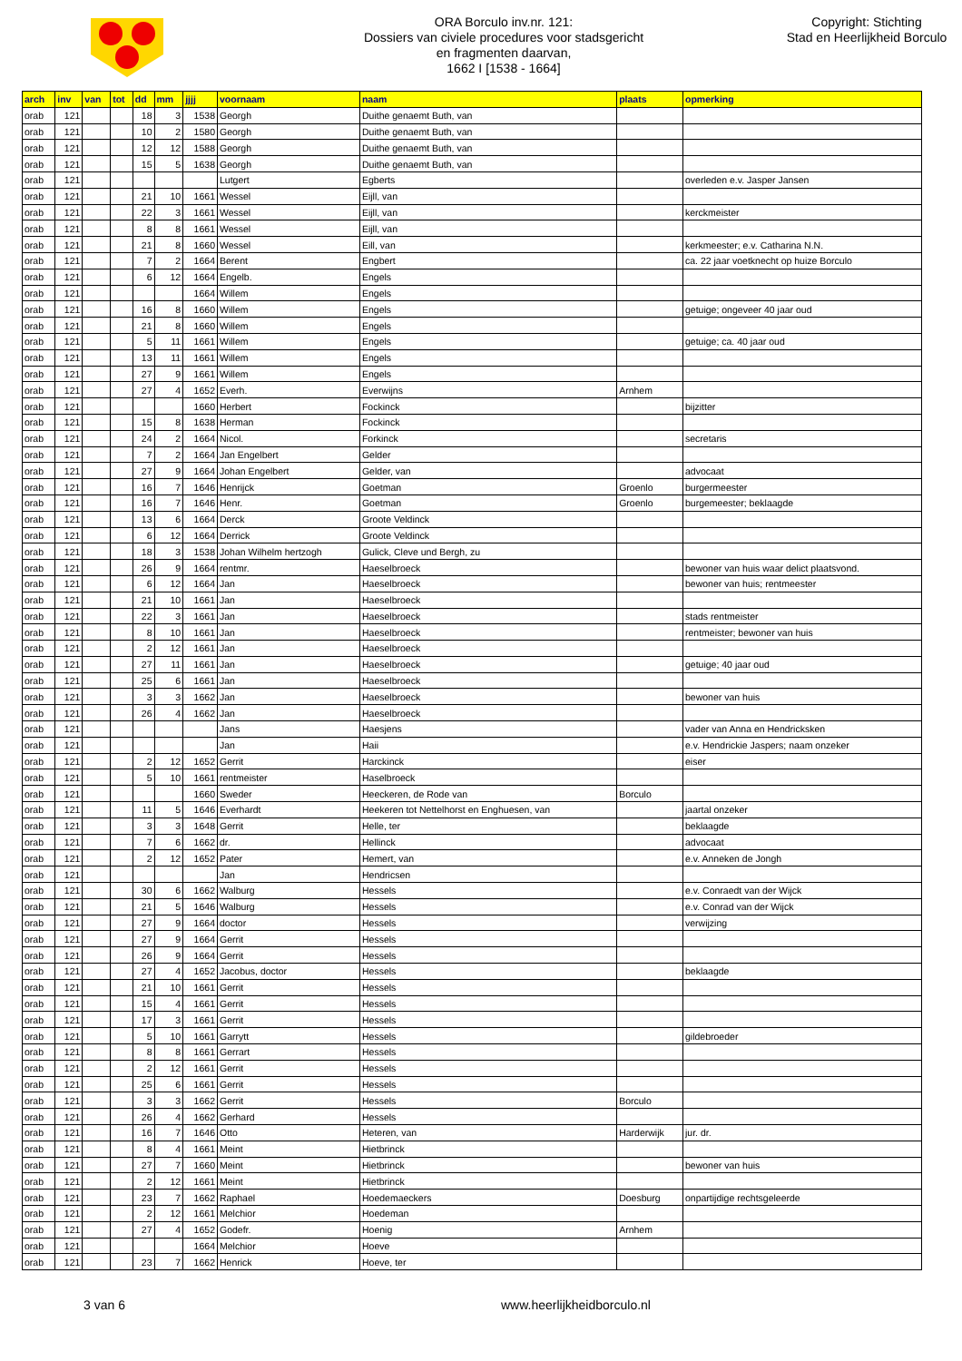ORA Borculo inv.nr. 121:
Dossiers van civiele procedures voor stadsgericht
en fragmenten daarvan,
1662 I [1538 - 1664]
Copyright: Stichting
Stad en Heerlijkheid Borculo
| arch | inv | van | tot | dd | mm | jjjj | voornaam | naam | plaats | opmerking |
| --- | --- | --- | --- | --- | --- | --- | --- | --- | --- | --- |
| orab | 121 | | | 18 | 3 | 1538 | Georgh | Duithe genaemt Buth, van | | |
| orab | 121 | | | 10 | 2 | 1580 | Georgh | Duithe genaemt Buth, van | | |
| orab | 121 | | | 12 | 12 | 1588 | Georgh | Duithe genaemt Buth, van | | |
| orab | 121 | | | 15 | 5 | 1638 | Georgh | Duithe genaemt Buth, van | | |
| orab | 121 | | | | | | Lutgert | Egberts | | overleden e.v. Jasper Jansen |
| orab | 121 | | | 21 | 10 | 1661 | Wessel | Eijll, van | | |
| orab | 121 | | | 22 | 3 | 1661 | Wessel | Eijll, van | | kerckmeister |
| orab | 121 | | | 8 | 8 | 1661 | Wessel | Eijll, van | | |
| orab | 121 | | | 21 | 8 | 1660 | Wessel | Eill, van | | kerkmeester; e.v. Catharina N.N. |
| orab | 121 | | | 7 | 2 | 1664 | Berent | Engbert | | ca. 22 jaar voetknecht op huize Borculo |
| orab | 121 | | | 6 | 12 | 1664 | Engelb. | Engels | | |
| orab | 121 | | | | | 1664 | Willem | Engels | | |
| orab | 121 | | | 16 | 8 | 1660 | Willem | Engels | | getuige; ongeveer 40 jaar oud |
| orab | 121 | | | 21 | 8 | 1660 | Willem | Engels | | |
| orab | 121 | | | 5 | 11 | 1661 | Willem | Engels | | getuige; ca. 40 jaar oud |
| orab | 121 | | | 13 | 11 | 1661 | Willem | Engels | | |
| orab | 121 | | | 27 | 9 | 1661 | Willem | Engels | | |
| orab | 121 | | | 27 | 4 | 1652 | Everh. | Everwijns | Arnhem | |
| orab | 121 | | | | | 1660 | Herbert | Fockinck | | bijzitter |
| orab | 121 | | | 15 | 8 | 1638 | Herman | Fockinck | | |
| orab | 121 | | | 24 | 2 | 1664 | Nicol. | Forkinck | | secretaris |
| orab | 121 | | | 7 | 2 | 1664 | Jan Engelbert | Gelder | | |
| orab | 121 | | | 27 | 9 | 1664 | Johan Engelbert | Gelder, van | | advocaat |
| orab | 121 | | | 16 | 7 | 1646 | Henrijck | Goetman | Groenlo | burgermeester |
| orab | 121 | | | 16 | 7 | 1646 | Henr. | Goetman | Groenlo | burgemeester; beklaagde |
| orab | 121 | | | 13 | 6 | 1664 | Derck | Groote Veldinck | | |
| orab | 121 | | | 6 | 12 | 1664 | Derrick | Groote Veldinck | | |
| orab | 121 | | | 18 | 3 | 1538 | Johan Wilhelm hertzogh | Gulick, Cleve und Bergh, zu | | |
| orab | 121 | | | 26 | 9 | 1664 | rentmr. | Haeselbroeck | | bewoner van huis waar delict plaatsvond. |
| orab | 121 | | | 6 | 12 | 1664 | Jan | Haeselbroeck | | bewoner van huis; rentmeester |
| orab | 121 | | | 21 | 10 | 1661 | Jan | Haeselbroeck | | |
| orab | 121 | | | 22 | 3 | 1661 | Jan | Haeselbroeck | | stads rentmeister |
| orab | 121 | | | 8 | 10 | 1661 | Jan | Haeselbroeck | | rentmeister; bewoner van huis |
| orab | 121 | | | 2 | 12 | 1661 | Jan | Haeselbroeck | | |
| orab | 121 | | | 27 | 11 | 1661 | Jan | Haeselbroeck | | getuige; 40 jaar oud |
| orab | 121 | | | 25 | 6 | 1661 | Jan | Haeselbroeck | | |
| orab | 121 | | | 3 | 3 | 1662 | Jan | Haeselbroeck | | bewoner van huis |
| orab | 121 | | | 26 | 4 | 1662 | Jan | Haeselbroeck | | |
| orab | 121 | | | | | | Jans | Haesjens | | vader van Anna en Hendricksken |
| orab | 121 | | | | | | Jan | Haii | | e.v. Hendrickie Jaspers; naam onzeker |
| orab | 121 | | | 2 | 12 | 1652 | Gerrit | Harckinck | | eiser |
| orab | 121 | | | 5 | 10 | 1661 | rentmeister | Haselbroeck | | |
| orab | 121 | | | | | 1660 | Sweder | Heeckeren, de Rode van | Borculo | |
| orab | 121 | | | 11 | 5 | 1646 | Everhardt | Heekeren tot Nettelhorst en Enghuesen, van | | jaartal onzeker |
| orab | 121 | | | 3 | 3 | 1648 | Gerrit | Helle, ter | | beklaagde |
| orab | 121 | | | 7 | 6 | 1662 | dr. | Hellinck | | advocaat |
| orab | 121 | | | 2 | 12 | 1652 | Pater | Hemert, van | | e.v. Anneken de Jongh |
| orab | 121 | | | | | | Jan | Hendricsen | | |
| orab | 121 | | | 30 | 6 | 1662 | Walburg | Hessels | | e.v. Conraedt van der Wijck |
| orab | 121 | | | 21 | 5 | 1646 | Walburg | Hessels | | e.v. Conrad van der Wijck |
| orab | 121 | | | 27 | 9 | 1664 | doctor | Hessels | | verwijzing |
| orab | 121 | | | 27 | 9 | 1664 | Gerrit | Hessels | | |
| orab | 121 | | | 26 | 9 | 1664 | Gerrit | Hessels | | |
| orab | 121 | | | 27 | 4 | 1652 | Jacobus, doctor | Hessels | | beklaagde |
| orab | 121 | | | 21 | 10 | 1661 | Gerrit | Hessels | | |
| orab | 121 | | | 15 | 4 | 1661 | Gerrit | Hessels | | |
| orab | 121 | | | 17 | 3 | 1661 | Gerrit | Hessels | | |
| orab | 121 | | | 5 | 10 | 1661 | Garrytt | Hessels | | gildebroeder |
| orab | 121 | | | 8 | 8 | 1661 | Gerrart | Hessels | | |
| orab | 121 | | | 2 | 12 | 1661 | Gerrit | Hessels | | |
| orab | 121 | | | 25 | 6 | 1661 | Gerrit | Hessels | | |
| orab | 121 | | | 3 | 3 | 1662 | Gerrit | Hessels | Borculo | |
| orab | 121 | | | 26 | 4 | 1662 | Gerhard | Hessels | | |
| orab | 121 | | | 16 | 7 | 1646 | Otto | Heteren, van | Harderwijk | jur. dr. |
| orab | 121 | | | 8 | 4 | 1661 | Meint | Hietbrinck | | |
| orab | 121 | | | 27 | 7 | 1660 | Meint | Hietbrinck | | bewoner van huis |
| orab | 121 | | | 2 | 12 | 1661 | Meint | Hietbrinck | | |
| orab | 121 | | | 23 | 7 | 1662 | Raphael | Hoedemaeckers | Doesburg | onpartijdige rechtsgeleerde |
| orab | 121 | | | 2 | 12 | 1661 | Melchior | Hoedeman | | |
| orab | 121 | | | 27 | 4 | 1652 | Godefr. | Hoenig | Arnhem | |
| orab | 121 | | | | | 1664 | Melchior | Hoeve | | |
| orab | 121 | | | 23 | 7 | 1662 | Henrick | Hoeve, ter | | |
3 van 6 www.heerlijkheidborculo.nl